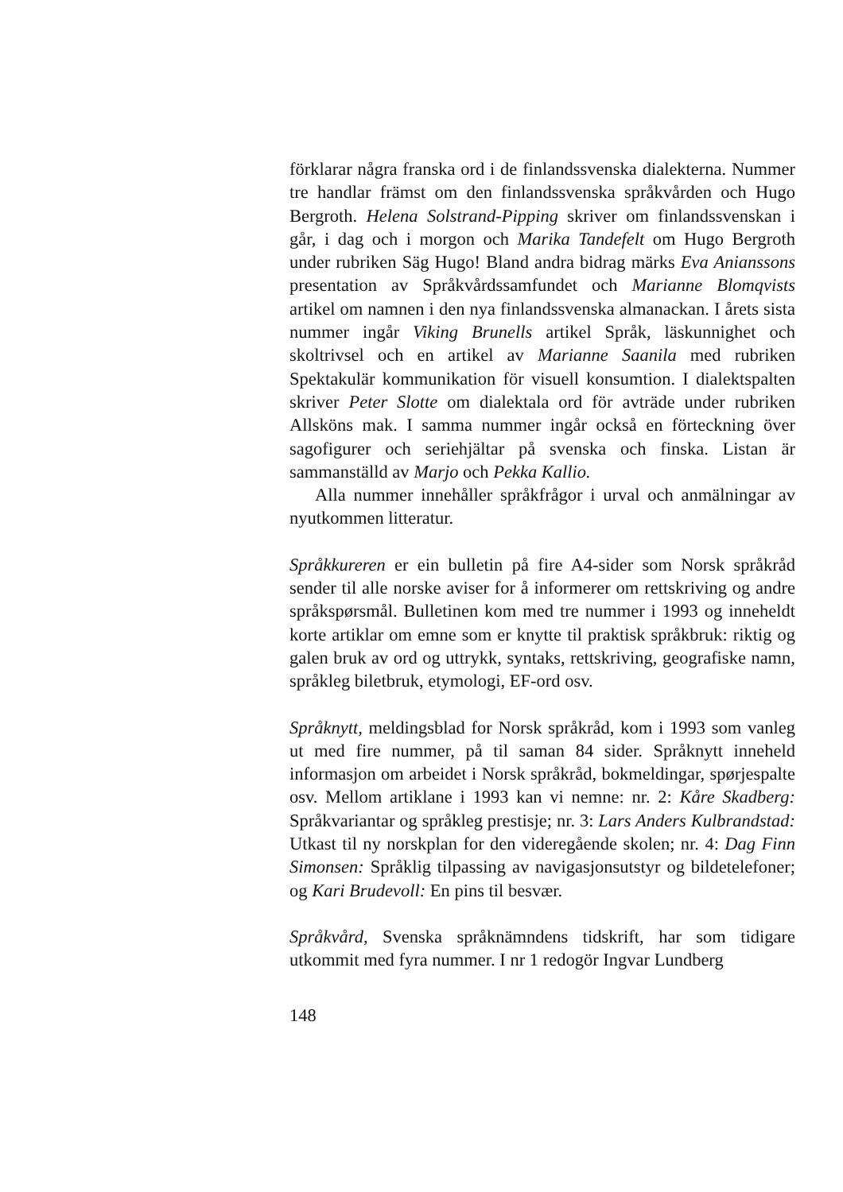förklarar några franska ord i de finlandssvenska dialekterna. Nummer tre handlar främst om den finlandssvenska språkvården och Hugo Bergroth. Helena Solstrand-Pipping skriver om finlandssvenskan i går, i dag och i morgon och Marika Tandefelt om Hugo Bergroth under rubriken Säg Hugo! Bland andra bidrag märks Eva Anianssons presentation av Språkvårdssamfundet och Marianne Blomqvists artikel om namnen i den nya finlandssvenska almanackan. I årets sista nummer ingår Viking Brunells artikel Språk, läskunnighet och skoltrivsel och en artikel av Marianne Saanila med rubriken Spektakulär kommunikation för visuell konsumtion. I dialektspalten skriver Peter Slotte om dialektala ord för avträde under rubriken Allsköns mak. I samma nummer ingår också en förteckning över sagofigurer och seriehjältar på svenska och finska. Listan är sammanställd av Marjo och Pekka Kallio.
Alla nummer innehåller språkfrågor i urval och anmälningar av nyutkommen litteratur.
Språkkureren er ein bulletin på fire A4-sider som Norsk språkråd sender til alle norske aviser for å informerer om rettskriving og andre språkspørsmål. Bulletinen kom med tre nummer i 1993 og inneheldt korte artiklar om emne som er knytte til praktisk språkbruk: riktig og galen bruk av ord og uttrykk, syntaks, rettskriving, geografiske namn, språkleg biletbruk, etymologi, EF-ord osv.
Språknytt, meldingsblad for Norsk språkråd, kom i 1993 som vanleg ut med fire nummer, på til saman 84 sider. Språknytt inneheld informasjon om arbeidet i Norsk språkråd, bokmeldingar, spørjespalte osv. Mellom artiklane i 1993 kan vi nemne: nr. 2: Kåre Skadberg: Språkvariantar og språkleg prestisje; nr. 3: Lars Anders Kulbrandstad: Utkast til ny norskplan for den videregående skolen; nr. 4: Dag Finn Simonsen: Språklig tilpassing av navigasjonsutstyr og bildetelefoner; og Kari Brudevoll: En pins til besvær.
Språkvård, Svenska språknämndens tidskrift, har som tidigare utkommit med fyra nummer. I nr 1 redogör Ingvar Lundberg
148